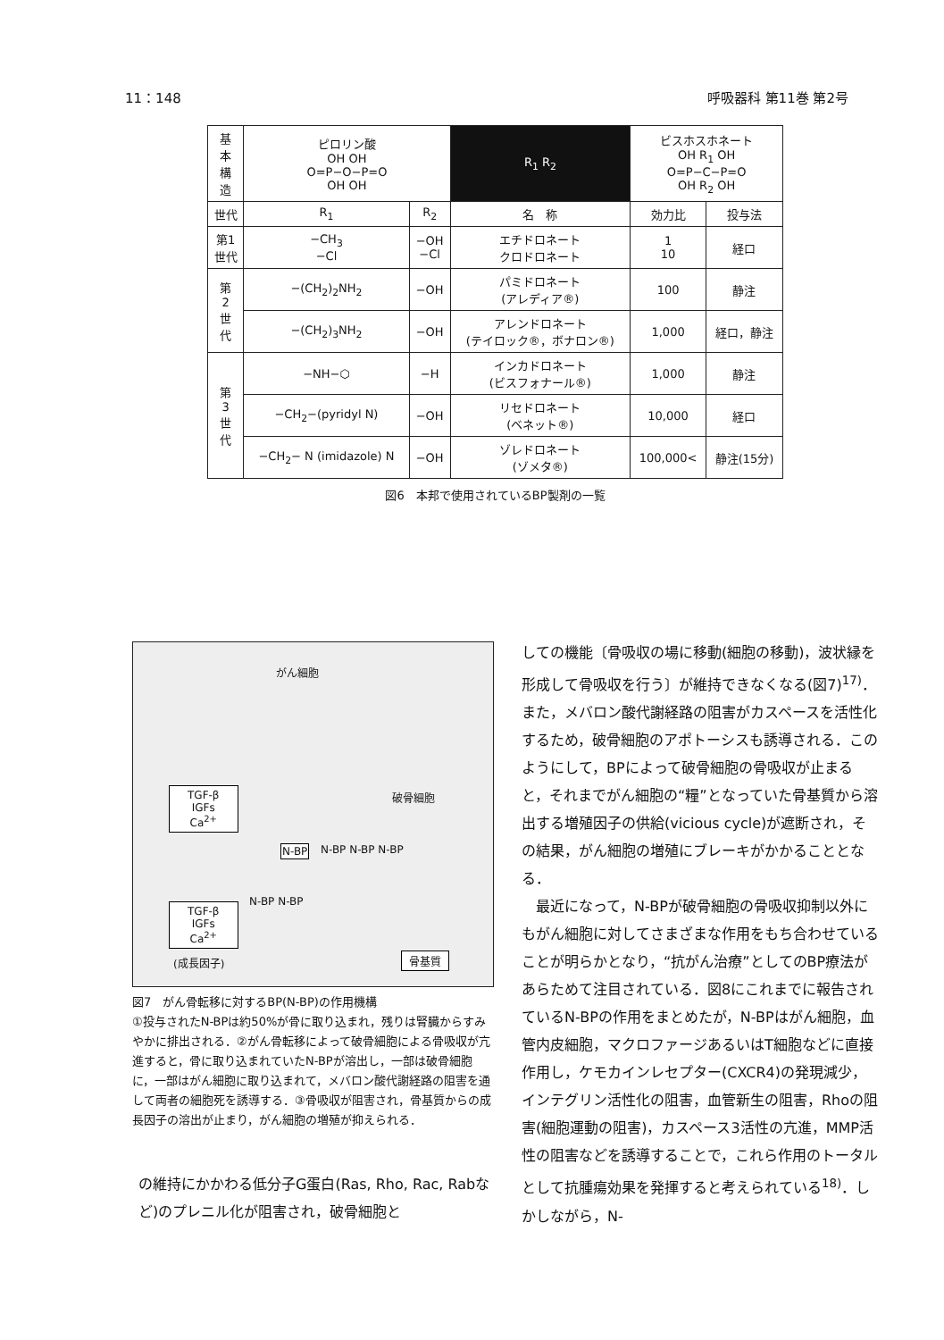11：148 呼吸器科 第11巻 第2号
| 基 本 構 造 | ピロリン酸 OH OH O=P−O−P=O OH OH | | | R<sub>1</sub> R<sub>2</sub> | ビスホスホネート OH R<sub>1</sub> OH O=P−C−P=O OH R<sub>2</sub> OH | |
| 世代 | R<sub>1</sub> | R<sub>2</sub> | 名 称 | | 効力比 | 投与法 |
| 第1 世代 | −CH<sub>3</sub> −Cl | −OH −Cl | エチドロネート クロドロネート | | 1 10 | 経口 |
| 第 2 世 代 | −(CH<sub>2</sub>)<sub>2</sub>NH<sub>2</sub> | −OH | パミドロネート (アレディア®) | | 100 | 静注 |
| | −(CH<sub>2</sub>)<sub>3</sub>NH<sub>2</sub> | −OH | アレンドロネート (テイロック®，ボナロン®) | | 1,000 | 経口，静注 |
| 第 3 世 代 | −NH−⬡ | −H | インカドロネート (ビスフォナール®) | | 1,000 | 静注 |
| | −CH<sub>2</sub>−(pyridyl N) | −OH | リセドロネート (ベネット®) | | 10,000 | 経口 |
| | −CH<sub>2</sub>− N (imidazole) N | −OH | ゾレドロネート (ゾメタ®) | | 100,000< | 静注(15分) |
図6　本邦で使用されているBP製剤の一覧
がん細胞
TGF-β
IGFs
Ca<sup>2+</sup>
破骨細胞
N-BP N-BP N-BP N-BP
N-BP N-BP
TGF-β
IGFs
Ca<sup>2+</sup>
(成長因子) 骨基質
図7　がん骨転移に対するBP(N-BP)の作用機構
①投与されたN-BPは約50%が骨に取り込まれ，残りは腎臓からすみやかに排出される．②がん骨転移によって破骨細胞による骨吸収が亢進すると，骨に取り込まれていたN-BPが溶出し，一部は破骨細胞に，一部はがん細胞に取り込まれて，メバロン酸代謝経路の阻害を通して両者の細胞死を誘導する．③骨吸収が阻害され，骨基質からの成長因子の溶出が止まり，がん細胞の増殖が抑えられる．
の維持にかかわる低分子G蛋白(Ras, Rho, Rac, Rabなど)のプレニル化が阻害され，破骨細胞と
しての機能〔骨吸収の場に移動(細胞の移動)，波状縁を形成して骨吸収を行う〕が維持できなくなる(図7)<sup>17)</sup>．また，メバロン酸代謝経路の阻害がカスペースを活性化するため，破骨細胞のアポトーシスも誘導される．このようにして，BPによって破骨細胞の骨吸収が止まると，それまでがん細胞の“糧”となっていた骨基質から溶出する増殖因子の供給(vicious cycle)が遮断され，その結果，がん細胞の増殖にブレーキがかかることとなる．
　最近になって，N-BPが破骨細胞の骨吸収抑制以外にもがん細胞に対してさまざまな作用をもち合わせていることが明らかとなり，“抗がん治療”としてのBP療法があらためて注目されている．図8にこれまでに報告されているN-BPの作用をまとめたが，N-BPはがん細胞，血管内皮細胞，マクロファージあるいはT細胞などに直接作用し，ケモカインレセプター(CXCR4)の発現減少，インテグリン活性化の阻害，血管新生の阻害，Rhoの阻害(細胞運動の阻害)，カスペース3活性の亢進，MMP活性の阻害などを誘導することで，これら作用のトータルとして抗腫瘍効果を発揮すると考えられている<sup>18)</sup>．しかしながら，N-